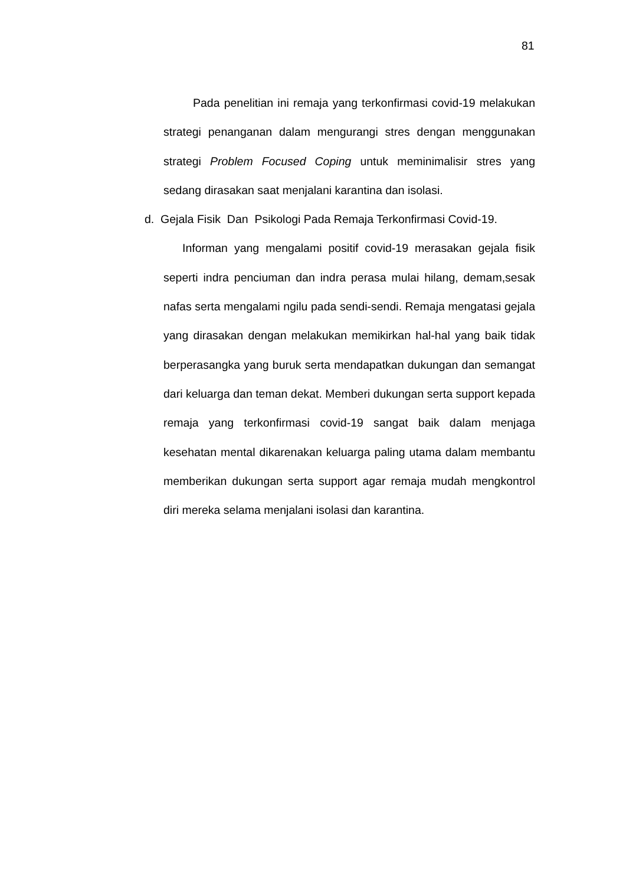81
Pada penelitian ini remaja yang terkonfirmasi covid-19 melakukan strategi penanganan dalam mengurangi stres dengan menggunakan strategi Problem Focused Coping untuk meminimalisir stres yang sedang dirasakan saat menjalani karantina dan isolasi.
d. Gejala Fisik Dan Psikologi Pada Remaja Terkonfirmasi Covid-19.
Informan yang mengalami positif covid-19 merasakan gejala fisik seperti indra penciuman dan indra perasa mulai hilang, demam,sesak nafas serta mengalami ngilu pada sendi-sendi. Remaja mengatasi gejala yang dirasakan dengan melakukan memikirkan hal-hal yang baik tidak berperasangka yang buruk serta mendapatkan dukungan dan semangat dari keluarga dan teman dekat. Memberi dukungan serta support kepada remaja yang terkonfirmasi covid-19 sangat baik dalam menjaga kesehatan mental dikarenakan keluarga paling utama dalam membantu memberikan dukungan serta support agar remaja mudah mengkontrol diri mereka selama menjalani isolasi dan karantina.